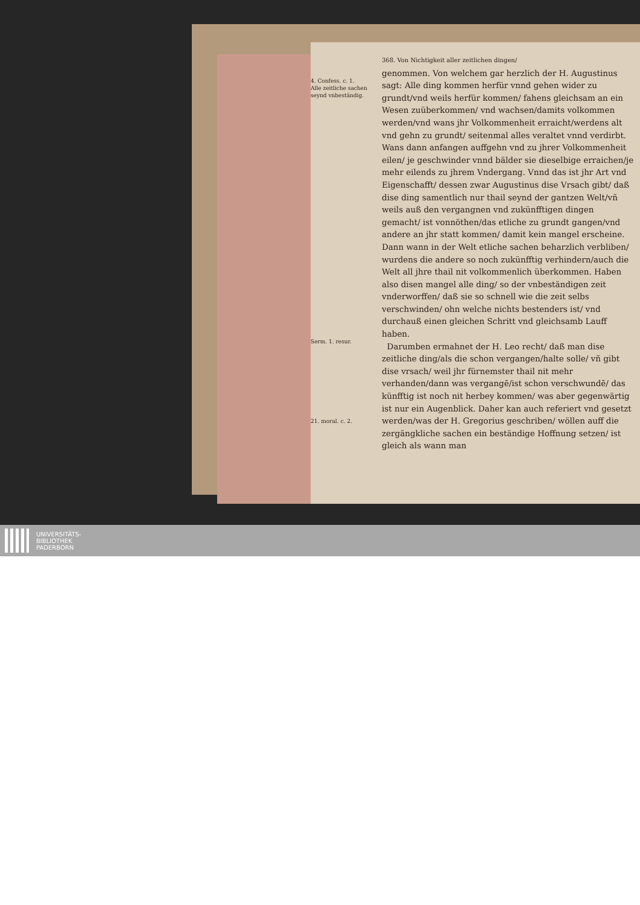4. Confess. c. 1.
Alle zeitliche sachen seynd vnbeständig.
Serm. 1. resur.
21. moral. c. 2.
368. Von Nichtigkeit aller zeitlichen dingen/
genommen. Von welchem gar herzlich der H. Augustinus sagt: Alle ding kommen herfür vnnd gehen wider zu grundt/vnd weils herfür kommen/ fahens gleichsam an ein Wesen zuüberkommen/ vnd wachsen/damits volkommen werden/vnd wans jhr Volkommenheit erraicht/werdens alt vnd gehn zu grundt/ seitenmal alles veraltet vnnd verdirbt. Wans dann anfangen auffgehn vnd zu jhrer Volkommenheit eilen/ je geschwinder vnnd bälder sie dieselbige erraichen/je mehr eilends zu jhrem Vndergang. Vnnd das ist jhr Art vnd Eigenschafft/ dessen zwar Augustinus dise Vrsach gibt/ daß dise ding samentlich nur thail seynd der gantzen Welt/vñ weils auß den vergangnen vnd zukünfftigen dingen gemacht/ ist vonnöthen/das etliche zu grundt gangen/vnd andere an jhr statt kommen/ damit kein mangel erscheine. Dann wann in der Welt etliche sachen beharzlich verbliben/ wurdens die andere so noch zukünfftig verhindern/auch die Welt all jhre thail nit volkommenlich überkommen. Haben also disen mangel alle ding/ so der vnbeständigen zeit vnderworffen/ daß sie so schnell wie die zeit selbs verschwinden/ ohn welche nichts bestenders ist/ vnd durchauß einen gleichen Schritt vnd gleichsamb Lauff haben.
Darumben ermahnet der H. Leo recht/ daß man dise zeitliche ding/als die schon vergangen/halte solle/ vñ gibt dise vrsach/ weil jhr fürnemster thail nit mehr verhanden/dann was vergangē/ist schon verschwundē/ das künfftig ist noch nit herbey kommen/ was aber gegenwärtig ist nur ein Augenblick. Daher kan auch referiert vnd gesetzt werden/was der H. Gregorius geschriben/ wöllen auff die zergängkliche sachen ein beständige Hoffnung setzen/ ist gleich als wann man
UNIVERSITÄTS-
BIBLIOTHEK
PADERBORN